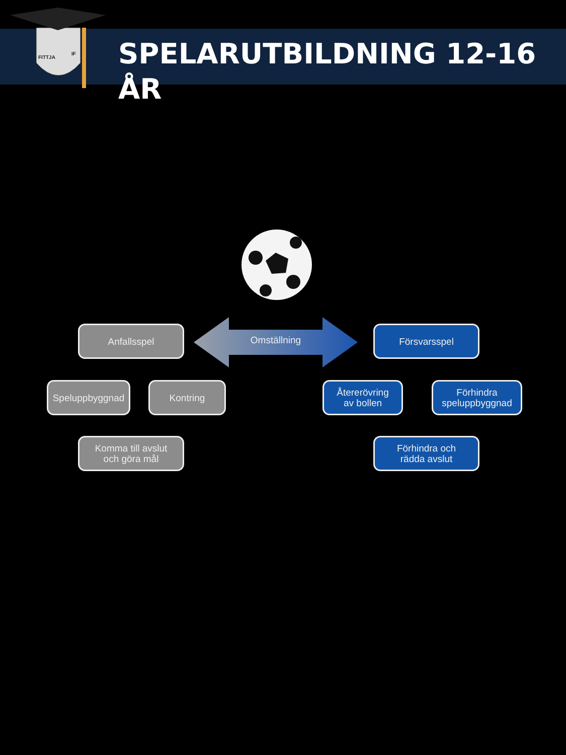FITTJA
IF
1994
SPELARUTBILDNING 12-16 ÅR
Omställning
Anfallsspel
Speluppbyggnad Kontring
Komma till avslut
och göra mål
Försvarsspel
Återerövring
av bollen
Förhindra
speluppbyggnad
Förhindra och
rädda avslut